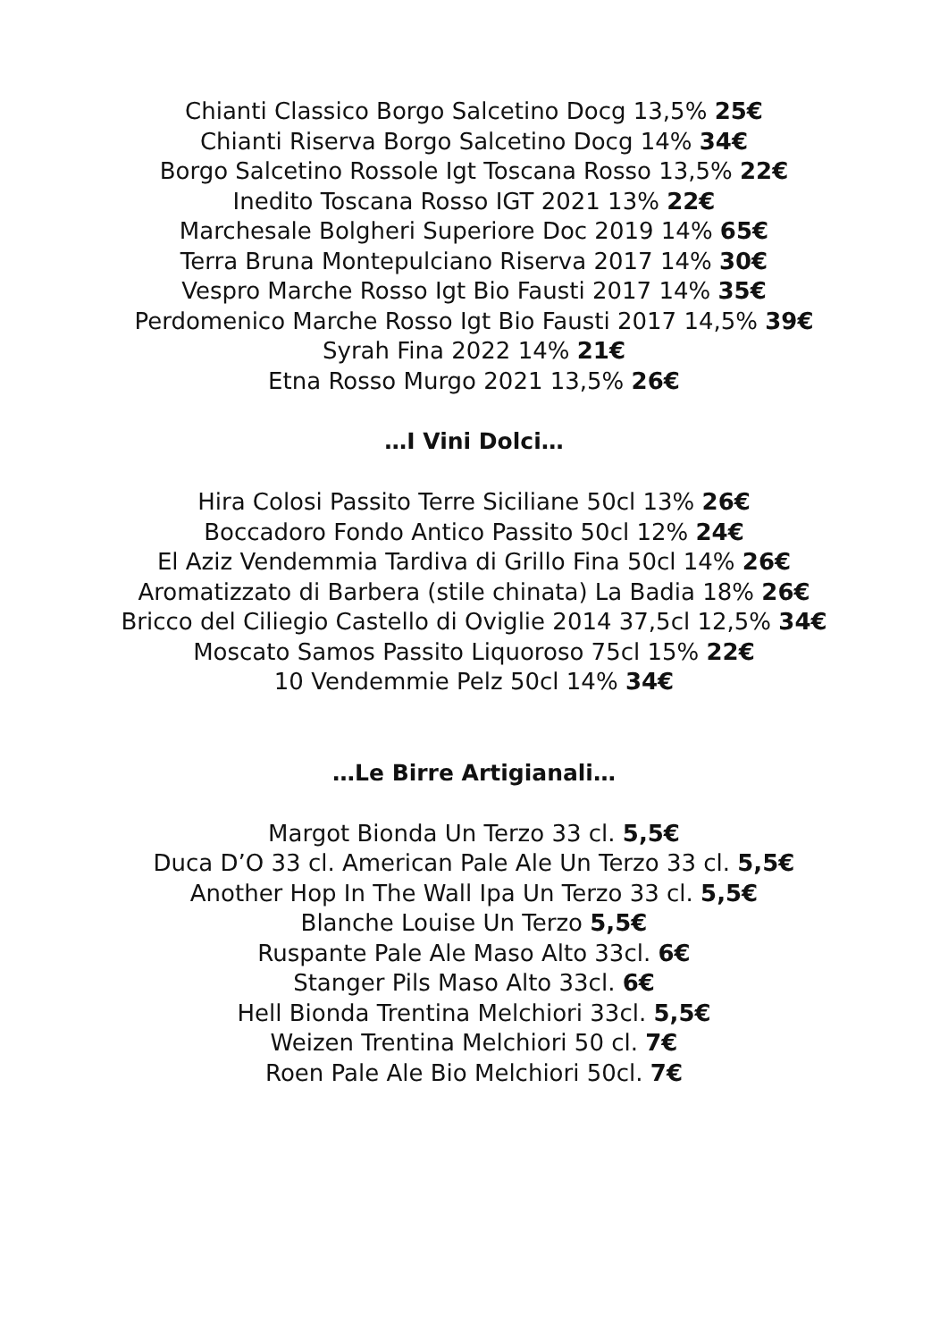Chianti Classico Borgo Salcetino Docg 13,5% 25€
Chianti Riserva Borgo Salcetino Docg 14% 34€
Borgo Salcetino Rossole Igt Toscana Rosso 13,5% 22€
Inedito Toscana Rosso IGT 2021 13% 22€
Marchesale Bolgheri Superiore Doc 2019 14% 65€
Terra Bruna Montepulciano Riserva 2017 14% 30€
Vespro Marche Rosso Igt Bio Fausti 2017 14% 35€
Perdomenico Marche Rosso Igt Bio Fausti 2017 14,5% 39€
Syrah Fina 2022 14% 21€
Etna Rosso Murgo 2021 13,5% 26€
…I Vini Dolci…
Hira Colosi Passito Terre Siciliane 50cl 13% 26€
Boccadoro Fondo Antico Passito 50cl 12% 24€
El Aziz Vendemmia Tardiva di Grillo Fina 50cl 14% 26€
Aromatizzato di Barbera (stile chinata) La Badia 18% 26€
Bricco del Ciliegio Castello di Oviglie 2014 37,5cl 12,5% 34€
Moscato Samos Passito Liquoroso 75cl 15% 22€
10 Vendemmie Pelz 50cl 14% 34€
…Le Birre Artigianali…
Margot Bionda Un Terzo 33 cl. 5,5€
Duca D’O 33 cl. American Pale Ale Un Terzo 33 cl. 5,5€
Another Hop In The Wall Ipa Un Terzo 33 cl. 5,5€
Blanche Louise Un Terzo 5,5€
Ruspante Pale Ale Maso Alto 33cl. 6€
Stanger Pils Maso Alto 33cl. 6€
Hell Bionda Trentina Melchiori 33cl. 5,5€
Weizen Trentina Melchiori 50 cl. 7€
Roen Pale Ale Bio Melchiori 50cl. 7€